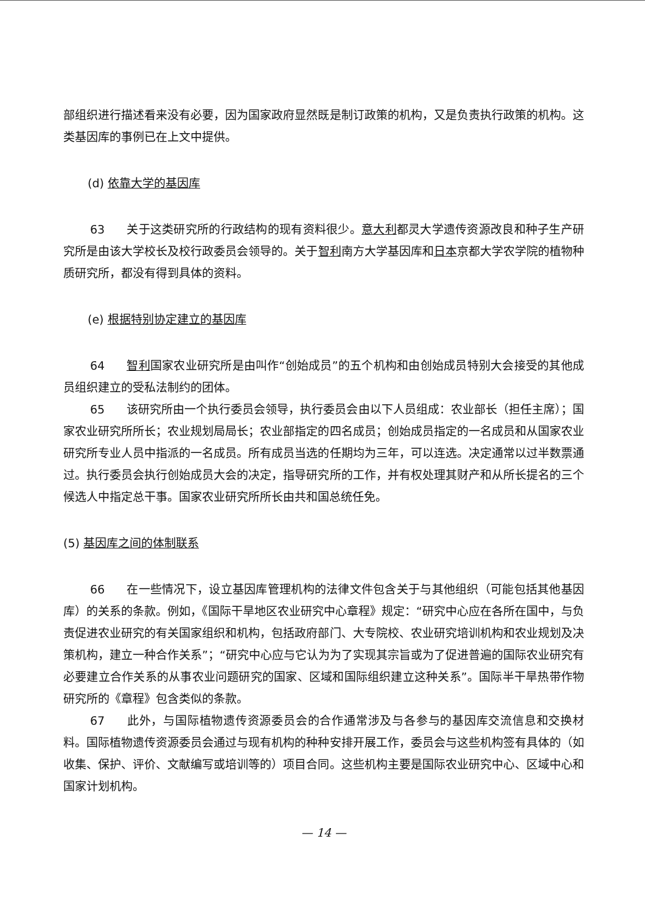部组织进行描述看来没有必要，因为国家政府显然既是制订政策的机构，又是负责执行政策的机构。这类基因库的事例已在上文中提供。
(d) 依靠大学的基因库
63 关于这类研究所的行政结构的现有资料很少。意大利都灵大学遗传资源改良和种子生产研究所是由该大学校长及校行政委员会领导的。关于智利南方大学基因库和日本京都大学农学院的植物种质研究所，都没有得到具体的资料。
(e) 根据特别协定建立的基因库
64 智利国家农业研究所是由叫作“创始成员”的五个机构和由创始成员特别大会接受的其他成员组织建立的受私法制约的团体。
65 该研究所由一个执行委员会领导，执行委员会由以下人员组成：农业部长（担任主席）；国家农业研究所所长；农业规划局局长；农业部指定的四名成员；创始成员指定的一名成员和从国家农业研究所专业人员中指派的一名成员。所有成员当选的任期均为三年，可以连选。决定通常以过半数票通过。执行委员会执行创始成员大会的决定，指导研究所的工作，并有权处理其财产和从所长提名的三个候选人中指定总干事。国家农业研究所所长由共和国总统任免。
(5) 基因库之间的体制联系
66 在一些情况下，设立基因库管理机构的法律文件包含关于与其他组织（可能包括其他基因库）的关系的条款。例如，《国际干旱地区农业研究中心章程》规定：“研究中心应在各所在国中，与负责促进农业研究的有关国家组织和机构，包括政府部门、大专院校、农业研究培训机构和农业规划及决策机构，建立一种合作关系”；“研究中心应与它认为为了实现其宗旨或为了促进普遍的国际农业研究有必要建立合作关系的从事农业问题研究的国家、区域和国际组织建立这种关系”。国际半干旱热带作物研究所的《章程》包含类似的条款。
67 此外，与国际植物遗传资源委员会的合作通常涉及与各参与的基因库交流信息和交换材料。国际植物遗传资源委员会通过与现有机构的种种安排开展工作，委员会与这些机构签有具体的（如收集、保护、评价、文献编写或培训等的）项目合同。这些机构主要是国际农业研究中心、区域中心和国家计划机构。
— 14 —